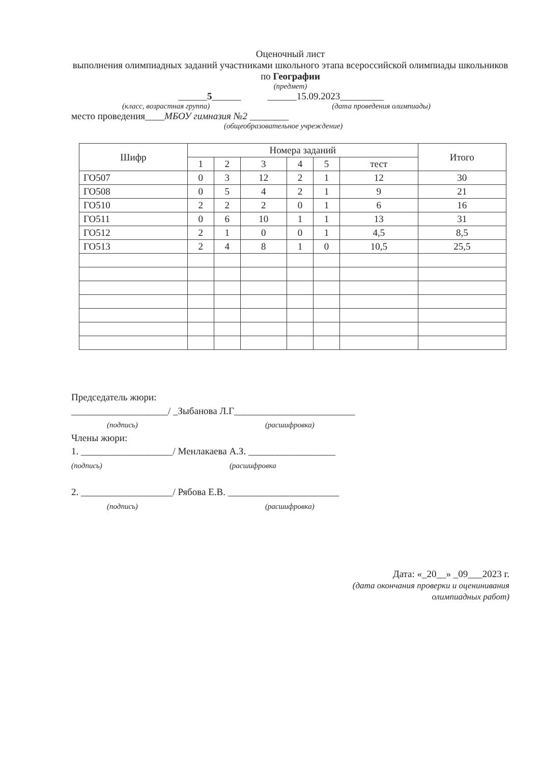Оценочный лист
выполнения олимпиадных заданий участниками школьного этапа всероссийской олимпиады школьников по Географии
(предмет)
______5______ ______15.09.2023_________
(класс, возрастная группа) (дата проведения олимпиады)
место проведения____МБОУ гимназия №2 ________
(общеобразовательное учреждение)
| Шифр | Номера заданий | | | | | | Итого |
| --- | --- | --- | --- | --- | --- | --- | --- |
| | 1 | 2 | 3 | 4 | 5 | тест | |
| ГО507 | 0 | 3 | 12 | 2 | 1 | 12 | 30 |
| ГО508 | 0 | 5 | 4 | 2 | 1 | 9 | 21 |
| ГО510 | 2 | 2 | 2 | 0 | 1 | 6 | 16 |
| ГО511 | 0 | 6 | 10 | 1 | 1 | 13 | 31 |
| ГО512 | 2 | 1 | 0 | 0 | 1 | 4,5 | 8,5 |
| ГО513 | 2 | 4 | 8 | 1 | 0 | 10,5 | 25,5 |
Председатель жюри:
____________________/ _Зыбанова Л.Г_________________________
(подпись) (расшифровка)
Члены жюри:
1. ___________________/ Менлакаева А.З. __________________
(подпись) (расшифровка
2. ___________________/ Рябова Е.В. _______________________
(подпись) (расшифровка)
Дата: «_20__» _09___2023 г.
(дата окончания проверки и оценинивания
олимпиадных работ)